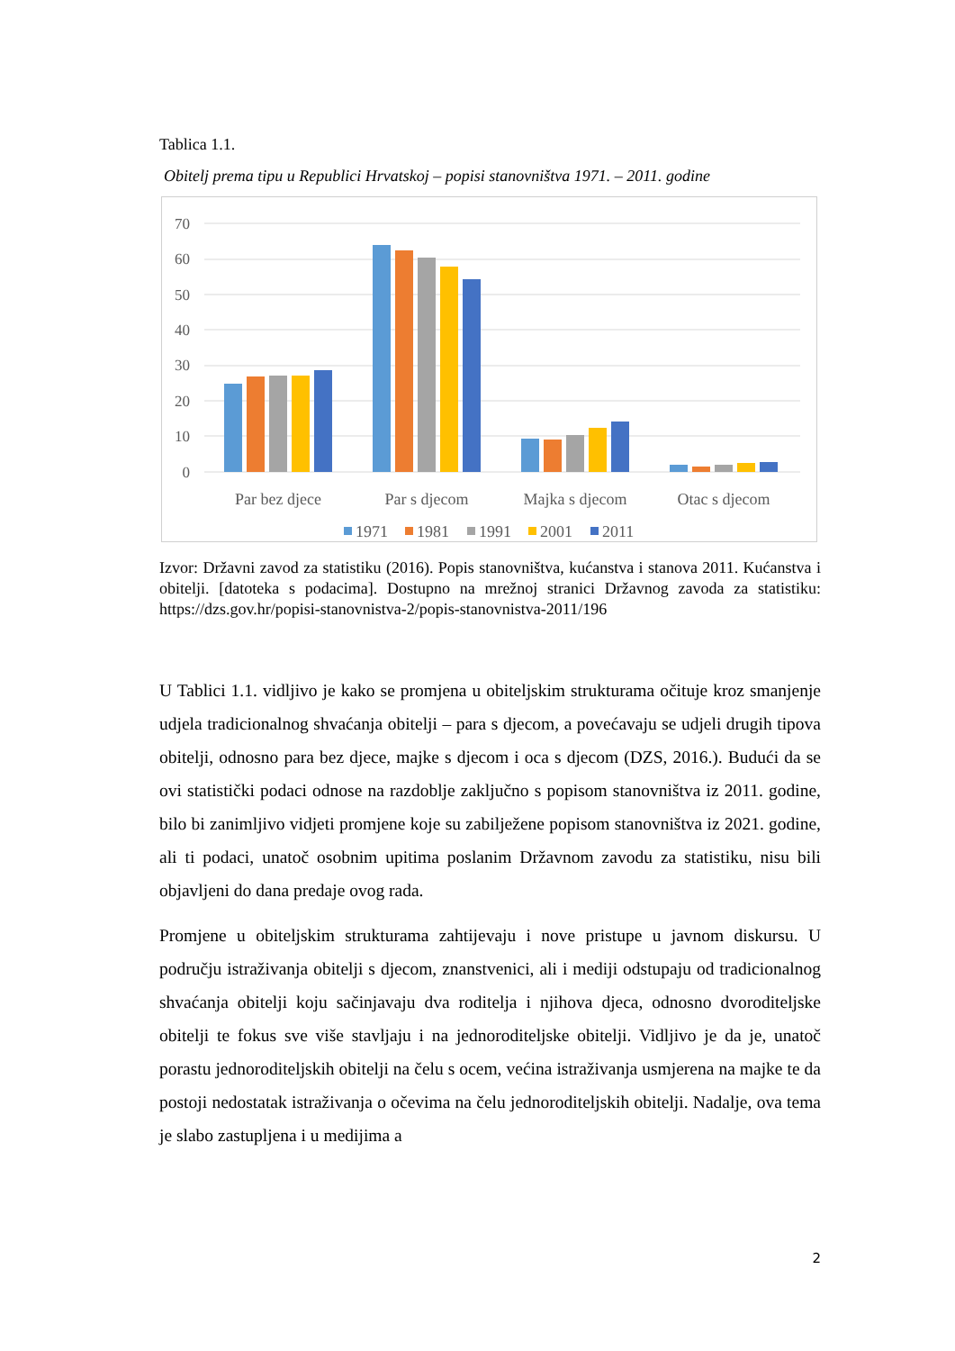Tablica 1.1.
Obitelj prema tipu u Republici Hrvatskoj – popisi stanovništva 1971. – 2011. godine
70
60
50
40
30
20
10
0
Par bez djece
Par s djecom
Majka s djecom
Otac s djecom
1971
1981
1991
2001
2011
Izvor: Državni zavod za statistiku (2016). Popis stanovništva, kućanstva i stanova 2011. Kućanstva i obitelji. [datoteka s podacima]. Dostupno na mrežnoj stranici Državnog zavoda za statistiku: https://dzs.gov.hr/popisi-stanovnistva-2/popis-stanovnistva-2011/196
U Tablici 1.1. vidljivo je kako se promjena u obiteljskim strukturama očituje kroz smanjenje udjela tradicionalnog shvaćanja obitelji – para s djecom, a povećavaju se udjeli drugih tipova obitelji, odnosno para bez djece, majke s djecom i oca s djecom (DZS, 2016.). Budući da se ovi statistički podaci odnose na razdoblje zaključno s popisom stanovništva iz 2011. godine, bilo bi zanimljivo vidjeti promjene koje su zabilježene popisom stanovništva iz 2021. godine, ali ti podaci, unatoč osobnim upitima poslanim Državnom zavodu za statistiku, nisu bili objavljeni do dana predaje ovog rada.
Promjene u obiteljskim strukturama zahtijevaju i nove pristupe u javnom diskursu. U području istraživanja obitelji s djecom, znanstvenici, ali i mediji odstupaju od tradicionalnog shvaćanja obitelji koju sačinjavaju dva roditelja i njihova djeca, odnosno dvoroditeljske obitelji te fokus sve više stavljaju i na jednoroditeljske obitelji. Vidljivo je da je, unatoč porastu jednoroditeljskih obitelji na čelu s ocem, većina istraživanja usmjerena na majke te da postoji nedostatak istraživanja o očevima na čelu jednoroditeljskih obitelji. Nadalje, ova tema je slabo zastupljena i u medijima a
2